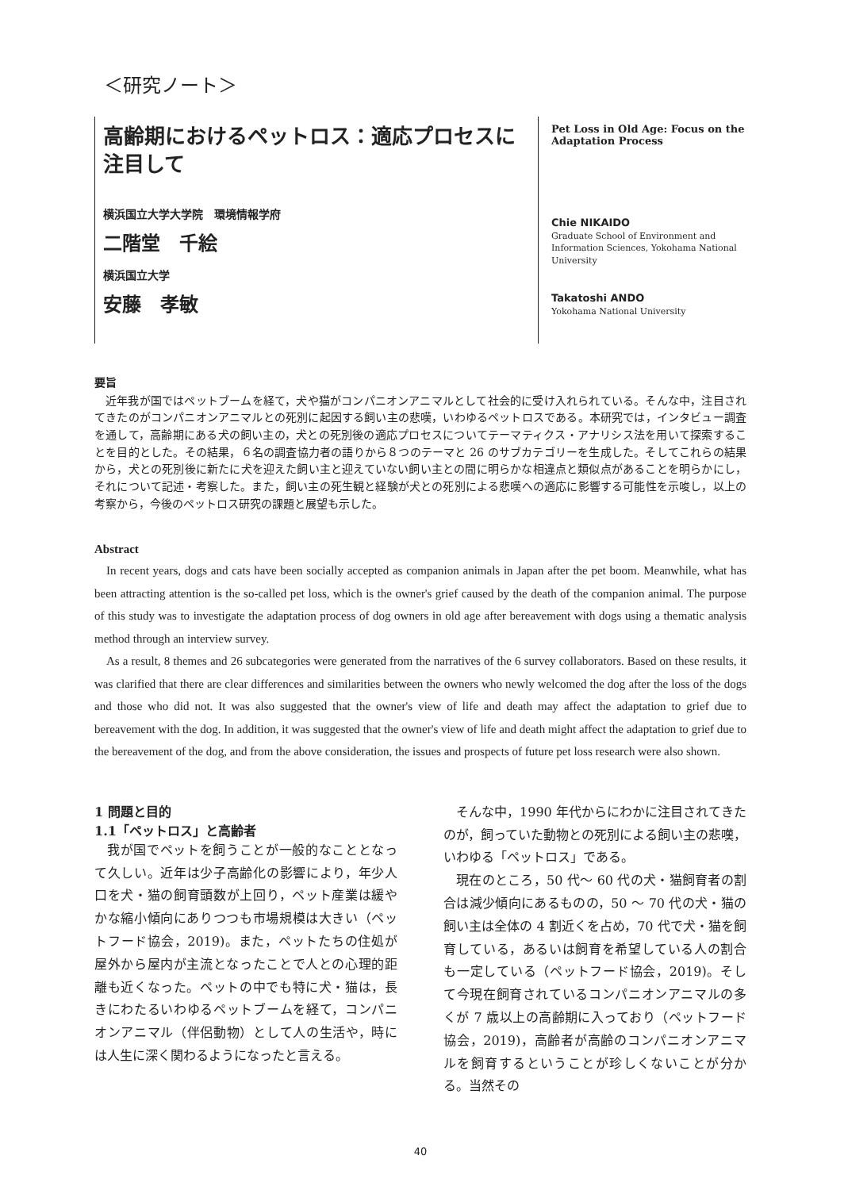＜研究ノート＞
高齢期におけるペットロス：適応プロセスに注目して
横浜国立大学大学院　環境情報学府
二階堂　千絵
横浜国立大学
安藤　孝敏
Pet Loss in Old Age: Focus on the Adaptation Process
Chie NIKAIDO
Graduate School of Environment and Information Sciences, Yokohama National University
Takatoshi ANDO
Yokohama National University
要旨
近年我が国ではペットブームを経て，犬や猫がコンパニオンアニマルとして社会的に受け入れられている。そんな中，注目されてきたのがコンパニオンアニマルとの死別に起因する飼い主の悲嘆，いわゆるペットロスである。本研究では，インタビュー調査を通して，高齢期にある犬の飼い主の，犬との死別後の適応プロセスについてテーマティクス・アナリシス法を用いて探索することを目的とした。その結果，６名の調査協力者の語りから８つのテーマと 26 のサブカテゴリーを生成した。そしてこれらの結果から，犬との死別後に新たに犬を迎えた飼い主と迎えていない飼い主との間に明らかな相違点と類似点があることを明らかにし，それについて記述・考察した。また，飼い主の死生観と経験が犬との死別による悲嘆への適応に影響する可能性を示唆し，以上の考察から，今後のペットロス研究の課題と展望も示した。
Abstract
In recent years, dogs and cats have been socially accepted as companion animals in Japan after the pet boom. Meanwhile, what has been attracting attention is the so-called pet loss, which is the owner's grief caused by the death of the companion animal. The purpose of this study was to investigate the adaptation process of dog owners in old age after bereavement with dogs using a thematic analysis method through an interview survey.
As a result, 8 themes and 26 subcategories were generated from the narratives of the 6 survey collaborators. Based on these results, it was clarified that there are clear differences and similarities between the owners who newly welcomed the dog after the loss of the dogs and those who did not. It was also suggested that the owner's view of life and death may affect the adaptation to grief due to bereavement with the dog. In addition, it was suggested that the owner's view of life and death might affect the adaptation to grief due to the bereavement of the dog, and from the above consideration, the issues and prospects of future pet loss research were also shown.
1 問題と目的
1.1「ペットロス」と高齢者
我が国でペットを飼うことが一般的なこととなって久しい。近年は少子高齢化の影響により，年少人口を犬・猫の飼育頭数が上回り，ペット産業は緩やかな縮小傾向にありつつも市場規模は大きい（ペットフード協会，2019)。また，ペットたちの住処が屋外から屋内が主流となったことで人との心理的距離も近くなった。ペットの中でも特に犬・猫は，長きにわたるいわゆるペットブームを経て，コンパニオンアニマル（伴侶動物）として人の生活や，時には人生に深く関わるようになったと言える。
そんな中，1990 年代からにわかに注目されてきたのが，飼っていた動物との死別による飼い主の悲嘆，いわゆる「ペットロス」である。
現在のところ，50 代～ 60 代の犬・猫飼育者の割合は減少傾向にあるものの，50 ～ 70 代の犬・猫の飼い主は全体の 4 割近くを占め，70 代で犬・猫を飼育している，あるいは飼育を希望している人の割合も一定している（ペットフード協会，2019)。そして今現在飼育されているコンパニオンアニマルの多くが 7 歳以上の高齢期に入っており（ペットフード協会，2019)，高齢者が高齢のコンパニオンアニマルを飼育するということが珍しくないことが分かる。当然その
40